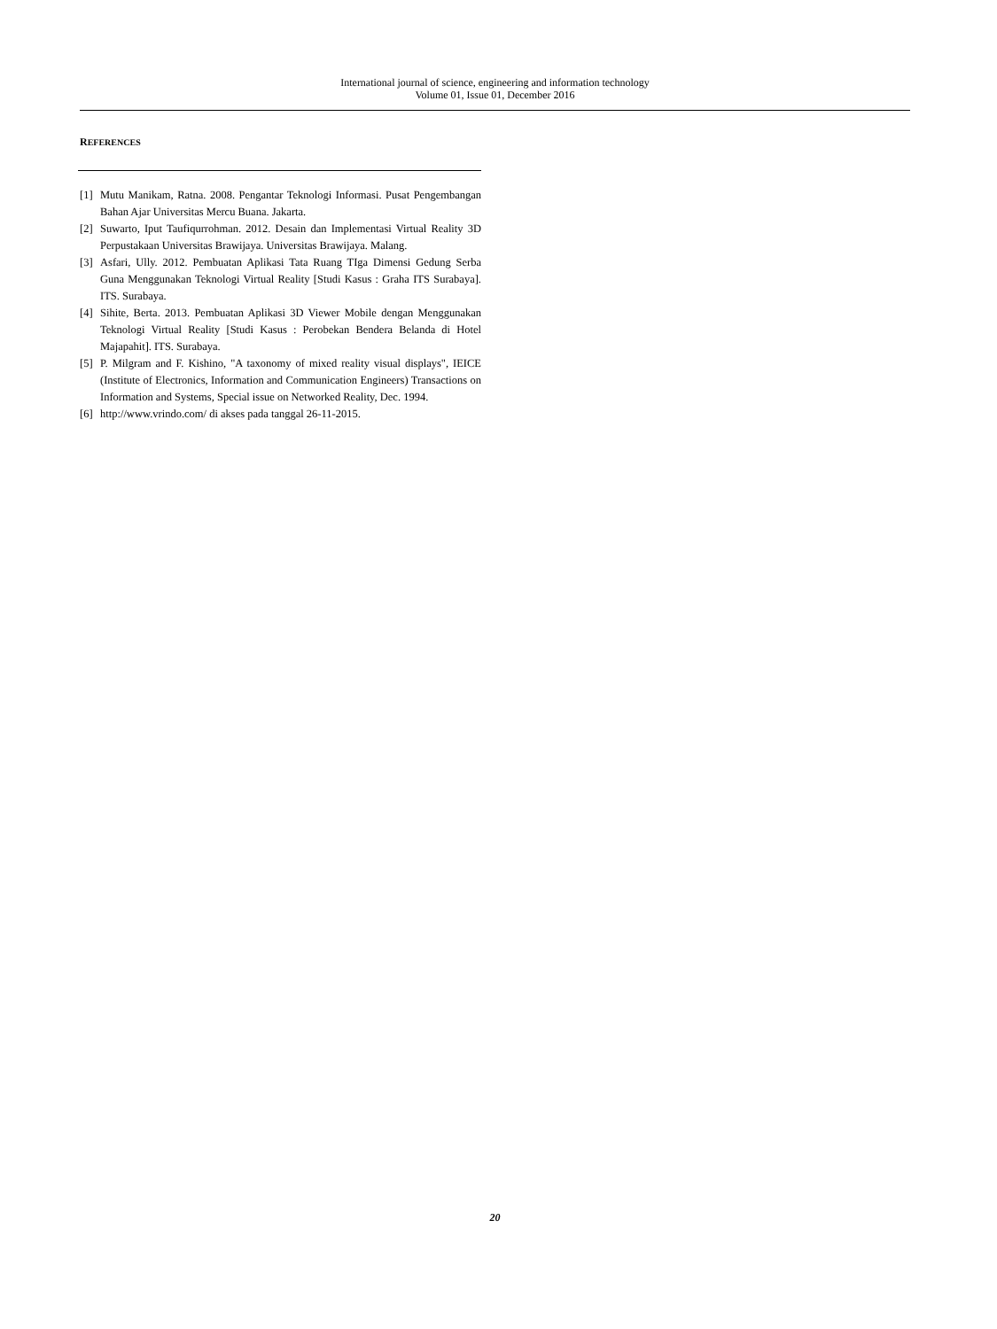International journal of science, engineering and information technology
Volume 01, Issue 01, December 2016
REFERENCES
[1] Mutu Manikam, Ratna. 2008. Pengantar Teknologi Informasi. Pusat Pengembangan Bahan Ajar Universitas Mercu Buana. Jakarta.
[2] Suwarto, Iput Taufiqurrohman. 2012. Desain dan Implementasi Virtual Reality 3D Perpustakaan Universitas Brawijaya. Universitas Brawijaya. Malang.
[3] Asfari, Ully. 2012. Pembuatan Aplikasi Tata Ruang TIga Dimensi Gedung Serba Guna Menggunakan Teknologi Virtual Reality [Studi Kasus : Graha ITS Surabaya]. ITS. Surabaya.
[4] Sihite, Berta. 2013. Pembuatan Aplikasi 3D Viewer Mobile dengan Menggunakan Teknologi Virtual Reality [Studi Kasus : Perobekan Bendera Belanda di Hotel Majapahit]. ITS. Surabaya.
[5] P. Milgram and F. Kishino, "A taxonomy of mixed reality visual displays", IEICE (Institute of Electronics, Information and Communication Engineers) Transactions on Information and Systems, Special issue on Networked Reality, Dec. 1994.
[6] http://www.vrindo.com/ di akses pada tanggal 26-11-2015.
20